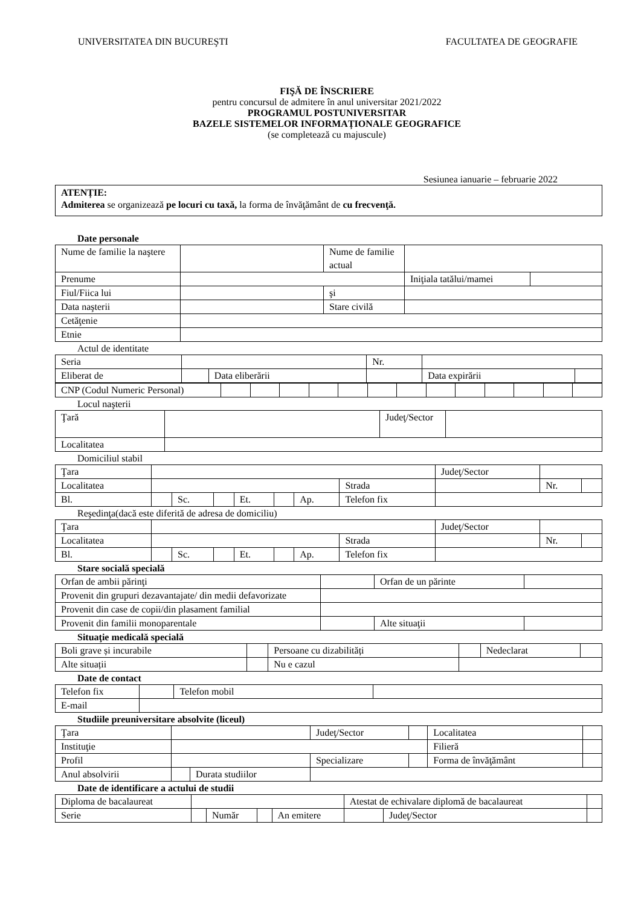UNIVERSITATEA DIN BUCUREŞTI FACULTATEA DE GEOGRAFIE
FIŞĂ DE ÎNSCRIERE
pentru concursul de admitere în anul universitar 2021/2022
PROGRAMUL POSTUNIVERSITAR
BAZELE SISTEMELOR INFORMAȚIONALE GEOGRAFICE
(se completează cu majuscule)
Sesiunea ianuarie – februarie 2022
ATENȚIE:
Admiterea se organizează pe locuri cu taxă, la forma de învăţământ de cu frecvenţă.
Date personale
| Nume de familie la naştere | | Nume de familie actual | | |
| Prenume | | | Iniţiala tatălui/mamei | |
| Fiul/Fiica lui | | şi | | |
| Data naşterii | | Stare civilă | | |
| Cetăţenie | | | | |
| Etnie | | | | |
Actul de identitate
| Seria | | | Nr. | | |
| Eliberat de | | Data eliberării | | Data expirării | |
| CNP (Codul Numeric Personal) | | | | | | | | | | | | | |
Locul naşterii
| Ţară | | Judeţ/Sector | |
| Localitatea | | | |
Domiciliul stabil
| Ţara | | | | | | | | Judeţ/Sector | | | |
| Localitatea | | | | | | | Strada | | | Nr. | |
| Bl. | | Sc. | | Et. | | Ap. | Telefon fix | | | | |
Reşedinţa(dacă este diferită de adresa de domiciliu)
| Ţara | | | | | | | | Judeţ/Sector | | | |
| Localitatea | | | | | | | Strada | | | Nr. | |
| Bl. | | Sc. | | Et. | | Ap. | Telefon fix | | | | |
Stare socială specială
| Orfan de ambii părinţi | | Orfan de un părinte | |
| Provenit din grupuri dezavantajate/ din medii defavorizate | | | |
| Provenit din case de copii/din plasament familial | | | |
| Provenit din familii monoparentale | | Alte situaţii | |
Situaţie medicală specială
| Boli grave și incurabile | | Persoane cu dizabilități | | Nedeclarat | |
| Alte situații | | Nu e cazul | | | |
Date de contact
| Telefon fix | | Telefon mobil | |
| E-mail | | | |
Studiile preuniversitare absolvite (liceul)
| Ţara | | | | Judeţ/Sector | | Localitatea | | |
| Instituţie | | | | | | Filieră | | |
| Profil | | | | Specializare | | Forma de învăţământ | | |
| Anul absolvirii | | Durata studiilor | | | | | | |
Date de identificare a actului de studii
| Diploma de bacalaureat | | | | | Atestat de echivalare diplomă de bacalaureat | | |
| Serie | | Număr | | An emitere | | Judeţ/Sector | |